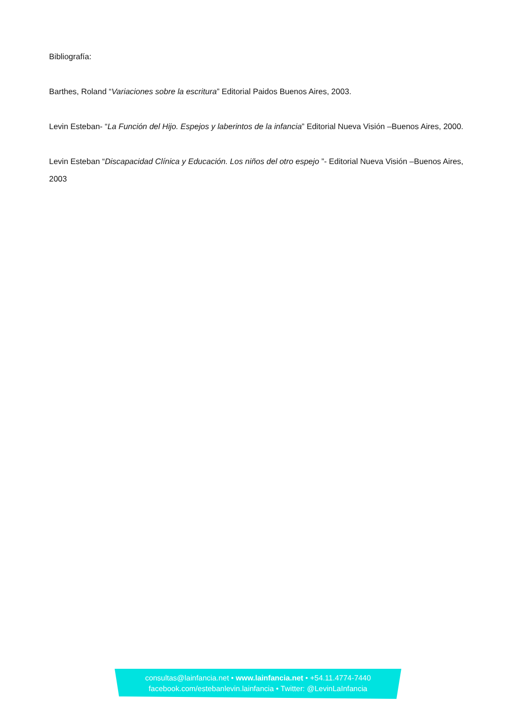Bibliografía:
Barthes, Roland “Variaciones sobre la escritura” Editorial Paidos Buenos Aires, 2003.
Levin Esteban- “La Función del Hijo. Espejos y laberintos de la infancia” Editorial Nueva Visión –Buenos Aires, 2000.
Levin Esteban “Discapacidad Clínica y Educación. Los niños del otro espejo ”- Editorial Nueva Visión –Buenos Aires, 2003
consultas@lainfancia.net • www.lainfancia.net • +54.11.4774-7440
facebook.com/estebanlevin.lainfancia • Twitter: @LevinLaInfancia